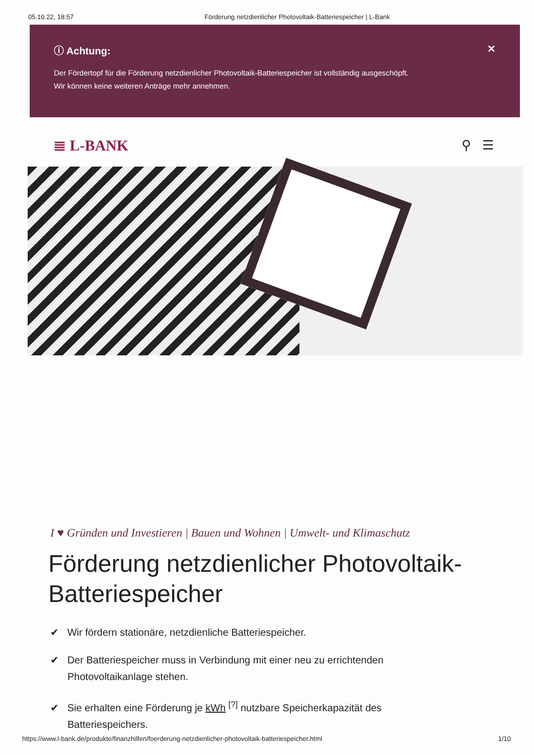05.10.22, 18:57 Förderung netzdienlicher Photovoltaik-Batteriespeicher | L-Bank
ⓘ Achtung: ✕
Der Fördertopf für die Förderung netzdienlicher Photovoltaik-Batteriespeicher ist vollständig ausgeschöpft.
Wir können keine weiteren Anträge mehr annehmen.
≣ L-BANK ⚲ ☰
I ♥ Gründen und Investieren | Bauen und Wohnen | Umwelt- und Klimaschutz
Förderung netzdienlicher Photovoltaik-Batteriespeicher
✔ Wir fördern stationäre, netzdienliche Batteriespeicher.
✔ Der Batteriespeicher muss in Verbindung mit einer neu zu errichtenden Photovoltaikanlage stehen.
✔ Sie erhalten eine Förderung je kWh <sup>[?]</sup> nutzbare Speicherkapazität des Batteriespeichers.
https://www.l-bank.de/produkte/finanzhilfen/foerderung-netzdienlicher-photovoltaik-batteriespeicher.html 1/10